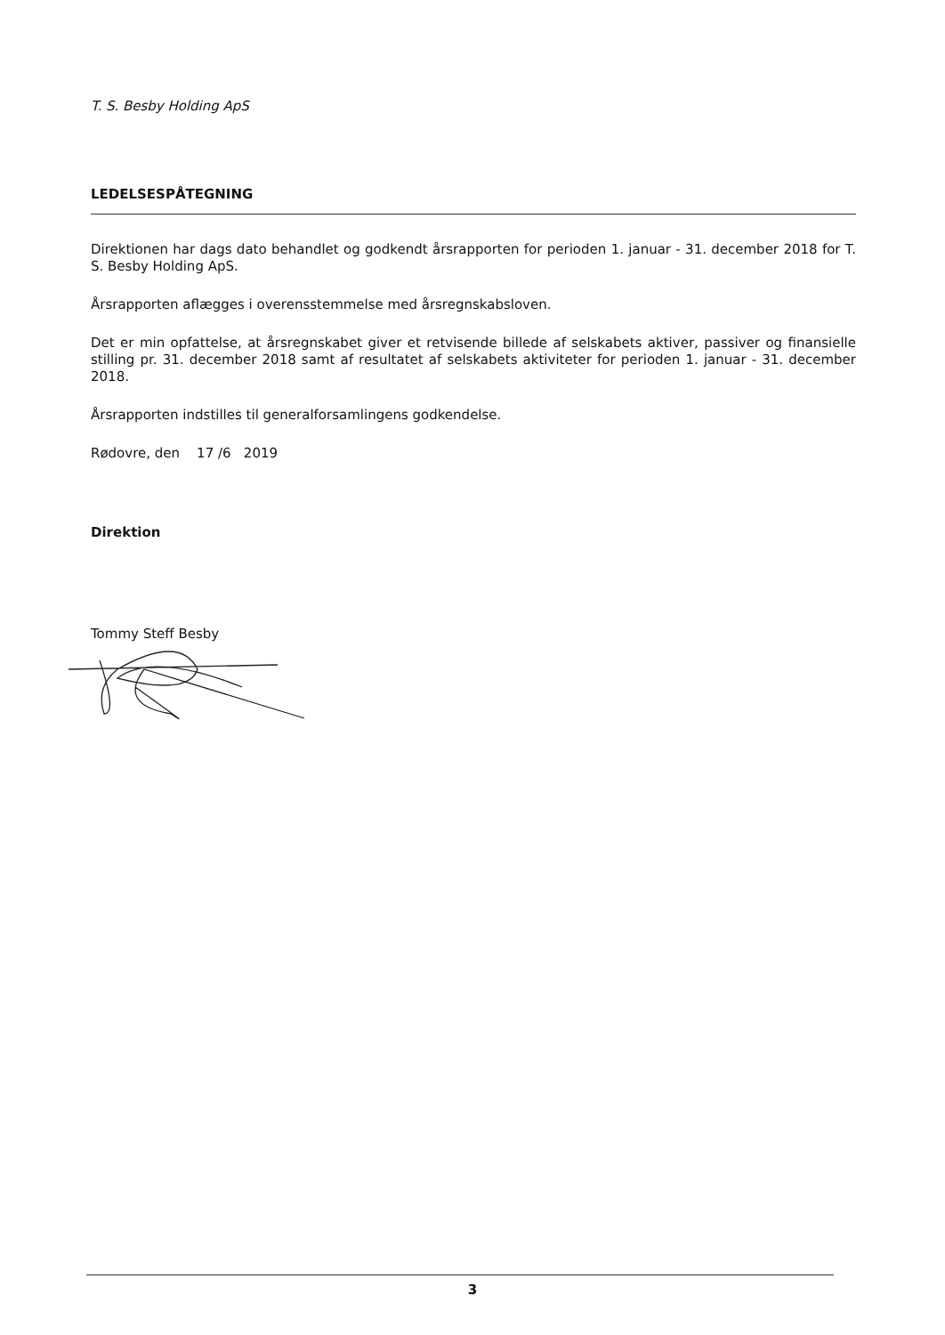T. S. Besby Holding ApS
LEDELSESPÅTEGNING
Direktionen har dags dato behandlet og godkendt årsrapporten for perioden 1. januar - 31. december 2018 for T. S. Besby Holding ApS.
Årsrapporten aflægges i overensstemmelse med årsregnskabsloven.
Det er min opfattelse, at årsregnskabet giver et retvisende billede af selskabets aktiver, passiver og finansielle stilling pr. 31. december 2018 samt af resultatet af selskabets aktiviteter for perioden 1. januar - 31. december 2018.
Årsrapporten indstilles til generalforsamlingens godkendelse.
Rødovre, den 17 /6 2019
Direktion
Tommy Steff Besby
3